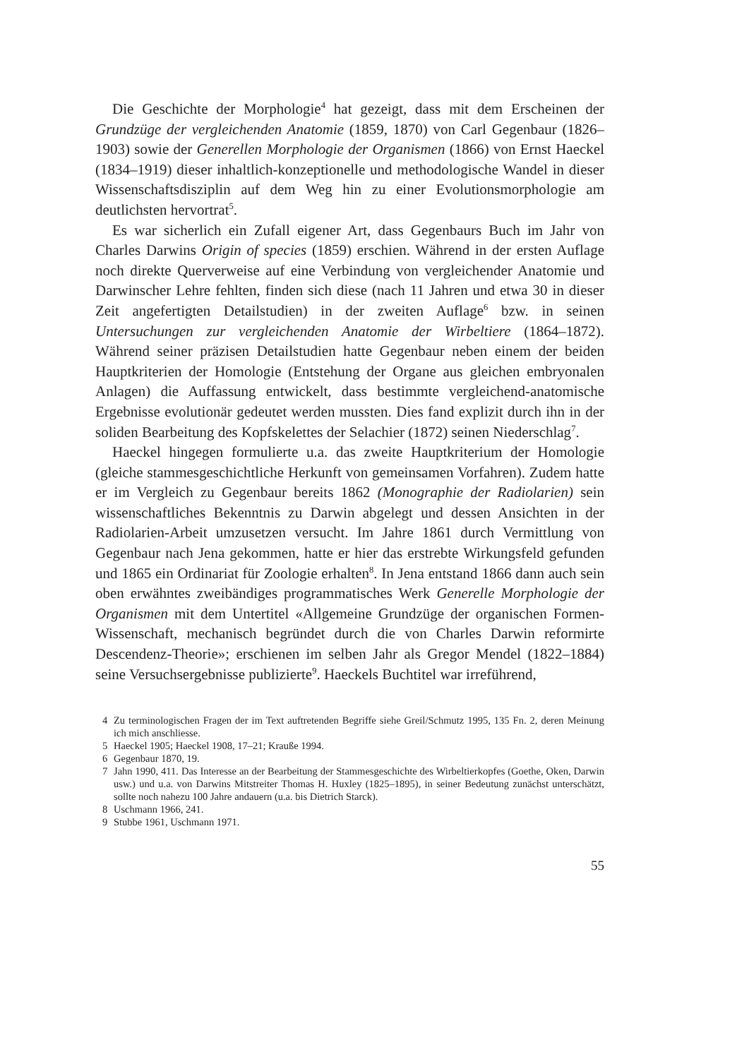Die Geschichte der Morphologie<sup>4</sup> hat gezeigt, dass mit dem Erscheinen der Grundzüge der vergleichenden Anatomie (1859, 1870) von Carl Gegenbaur (1826–1903) sowie der Generellen Morphologie der Organismen (1866) von Ernst Haeckel (1834–1919) dieser inhaltlich-konzeptionelle und methodologische Wandel in dieser Wissenschaftsdisziplin auf dem Weg hin zu einer Evolutionsmorphologie am deutlichsten hervortrat<sup>5</sup>.
Es war sicherlich ein Zufall eigener Art, dass Gegenbaurs Buch im Jahr von Charles Darwins Origin of species (1859) erschien. Während in der ersten Auflage noch direkte Querverweise auf eine Verbindung von vergleichender Anatomie und Darwinscher Lehre fehlten, finden sich diese (nach 11 Jahren und etwa 30 in dieser Zeit angefertigten Detailstudien) in der zweiten Auflage<sup>6</sup> bzw. in seinen Untersuchungen zur vergleichenden Anatomie der Wirbeltiere (1864–1872). Während seiner präzisen Detailstudien hatte Gegenbaur neben einem der beiden Hauptkriterien der Homologie (Entstehung der Organe aus gleichen embryonalen Anlagen) die Auffassung entwickelt, dass bestimmte vergleichend-anatomische Ergebnisse evolutionär gedeutet werden mussten. Dies fand explizit durch ihn in der soliden Bearbeitung des Kopfskelettes der Selachier (1872) seinen Niederschlag<sup>7</sup>.
Haeckel hingegen formulierte u.a. das zweite Hauptkriterium der Homologie (gleiche stammesgeschichtliche Herkunft von gemeinsamen Vorfahren). Zudem hatte er im Vergleich zu Gegenbaur bereits 1862 (Monographie der Radiolarien) sein wissenschaftliches Bekenntnis zu Darwin abgelegt und dessen Ansichten in der Radiolarien-Arbeit umzusetzen versucht. Im Jahre 1861 durch Vermittlung von Gegenbaur nach Jena gekommen, hatte er hier das erstrebte Wirkungsfeld gefunden und 1865 ein Ordinariat für Zoologie erhalten<sup>8</sup>. In Jena entstand 1866 dann auch sein oben erwähntes zweibändiges programmatisches Werk Generelle Morphologie der Organismen mit dem Untertitel «Allgemeine Grundzüge der organischen Formen-Wissenschaft, mechanisch begründet durch die von Charles Darwin reformirte Descendenz-Theorie»; erschienen im selben Jahr als Gregor Mendel (1822–1884) seine Versuchsergebnisse publizierte<sup>9</sup>. Haeckels Buchtitel war irreführend,
4 Zu terminologischen Fragen der im Text auftretenden Begriffe siehe Greil/Schmutz 1995, 135 Fn. 2, deren Meinung ich mich anschliesse.
5 Haeckel 1905; Haeckel 1908, 17–21; Krauße 1994.
6 Gegenbaur 1870, 19.
7 Jahn 1990, 411. Das Interesse an der Bearbeitung der Stammesgeschichte des Wirbeltierkopfes (Goethe, Oken, Darwin usw.) und u.a. von Darwins Mitstreiter Thomas H. Huxley (1825–1895), in seiner Bedeutung zunächst unterschätzt, sollte noch nahezu 100 Jahre andauern (u.a. bis Dietrich Starck).
8 Uschmann 1966, 241.
9 Stubbe 1961, Uschmann 1971.
55